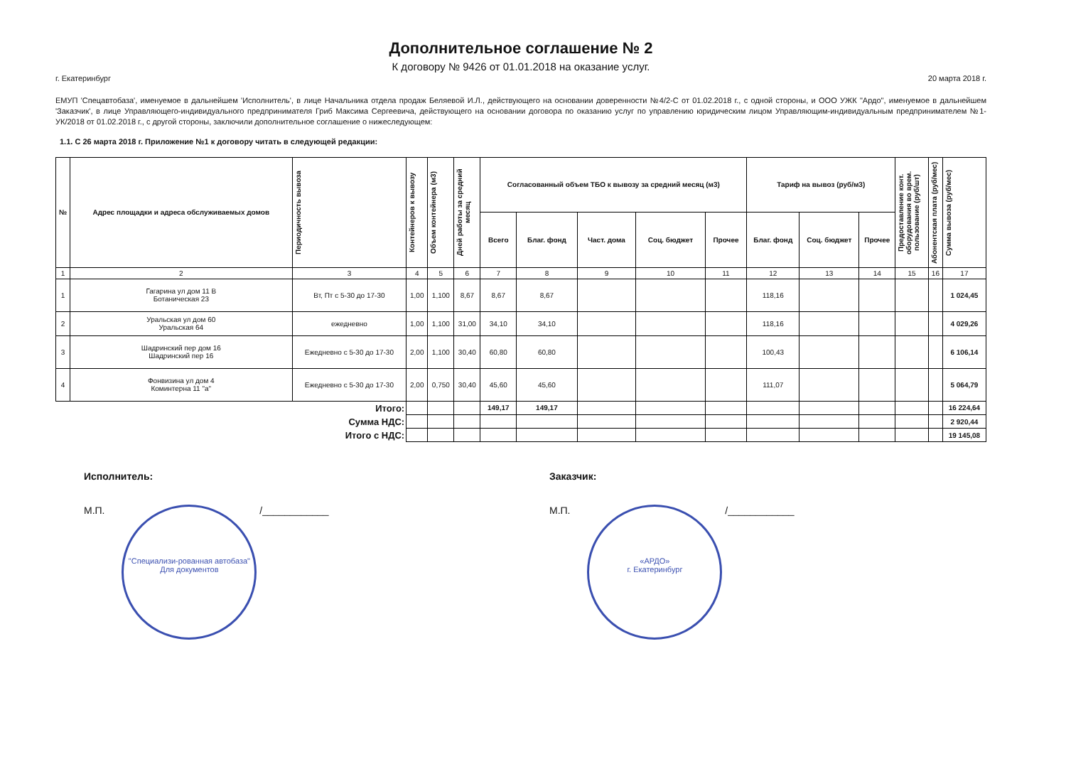Дополнительное соглашение № 2
К договору № 9426 от 01.01.2018 на оказание услуг.
г. Екатеринбург 20 марта 2018 г.
ЕМУП 'Спецавтобаза', именуемое в дальнейшем 'Исполнитель', в лице Начальника отдела продаж Беляевой И.Л., действующего на основании доверенности №4/2-С от 01.02.2018 г., с одной стороны, и ООО УЖК "Ардо", именуемое в дальнейшем 'Заказчик', в лице Управляющего-индивидуального предпринимателя Гриб Максима Сергеевича, действующего на основании договора по оказанию услуг по управлению юридическим лицом Управляющим-индивидуальным предпринимателем №1-УК/2018 от 01.02.2018 г., с другой стороны, заключили дополнительное соглашение о нижеследующем:
1.1. С 26 марта 2018 г. Приложение №1 к договору читать в следующей редакции:
| № | Адрес площадки и адреса обслуживаемых домов | Периодичность вывоза | Контейнеров к вывозу | Объем контейнера (м3) | Дней работы за средний месяц | Согласованный объем ТБО к вывозу за средний месяц (м3) | | | | | Тариф на вывоз (руб/м3) | | | Предоставление конт. оборудования во врем. пользование (руб/шт) | Абонентская плата (руб/мес) | Сумма вывоза (руб/мес) |
| --- | --- | --- | --- | --- | --- | --- | --- | --- | --- | --- | --- | --- | --- | --- | --- | --- |
| | | | | | | Всего | Благ. фонд | Част. дома | Соц. бюджет | Прочее | Благ. фонд | Соц. бюджет | Прочее | | | |
| 1 | 2 | 3 | 4 | 5 | 6 | 7 | 8 | 9 | 10 | 11 | 12 | 13 | 14 | 15 | 16 | 17 |
| 1 | Гагарина ул дом 11 В Ботаническая 23 | Вт, Пт с 5-30 до 17-30 | 1,00 | 1,100 | 8,67 | 8,67 | 8,67 | | | | 118,16 | | | | | 1 024,45 |
| 2 | Уральская ул дом 60 Уральская 64 | ежедневно | 1,00 | 1,100 | 31,00 | 34,10 | 34,10 | | | | 118,16 | | | | | 4 029,26 |
| 3 | Шадринский пер дом 16 Шадринский пер 16 | Ежедневно с 5-30 до 17-30 | 2,00 | 1,100 | 30,40 | 60,80 | 60,80 | | | | 100,43 | | | | | 6 106,14 |
| 4 | Фонвизина ул дом 4 Коминтерна 11 "а" | Ежедневно с 5-30 до 17-30 | 2,00 | 0,750 | 30,40 | 45,60 | 45,60 | | | | 111,07 | | | | | 5 064,79 |
| Итого: | | | | | | 149,17 | 149,17 | | | | | | | | | 16 224,64 |
| Сумма НДС: | | | | | | | | | | | | | | | | 2 920,44 |
| Итого с НДС: | | | | | | | | | | | | | | | | 19 145,08 |
Исполнитель:
М.П. "Специализи-рованная автобаза"
Для документов /____________
Заказчик:
М.П. «АРДО»
г. Екатеринбург /____________